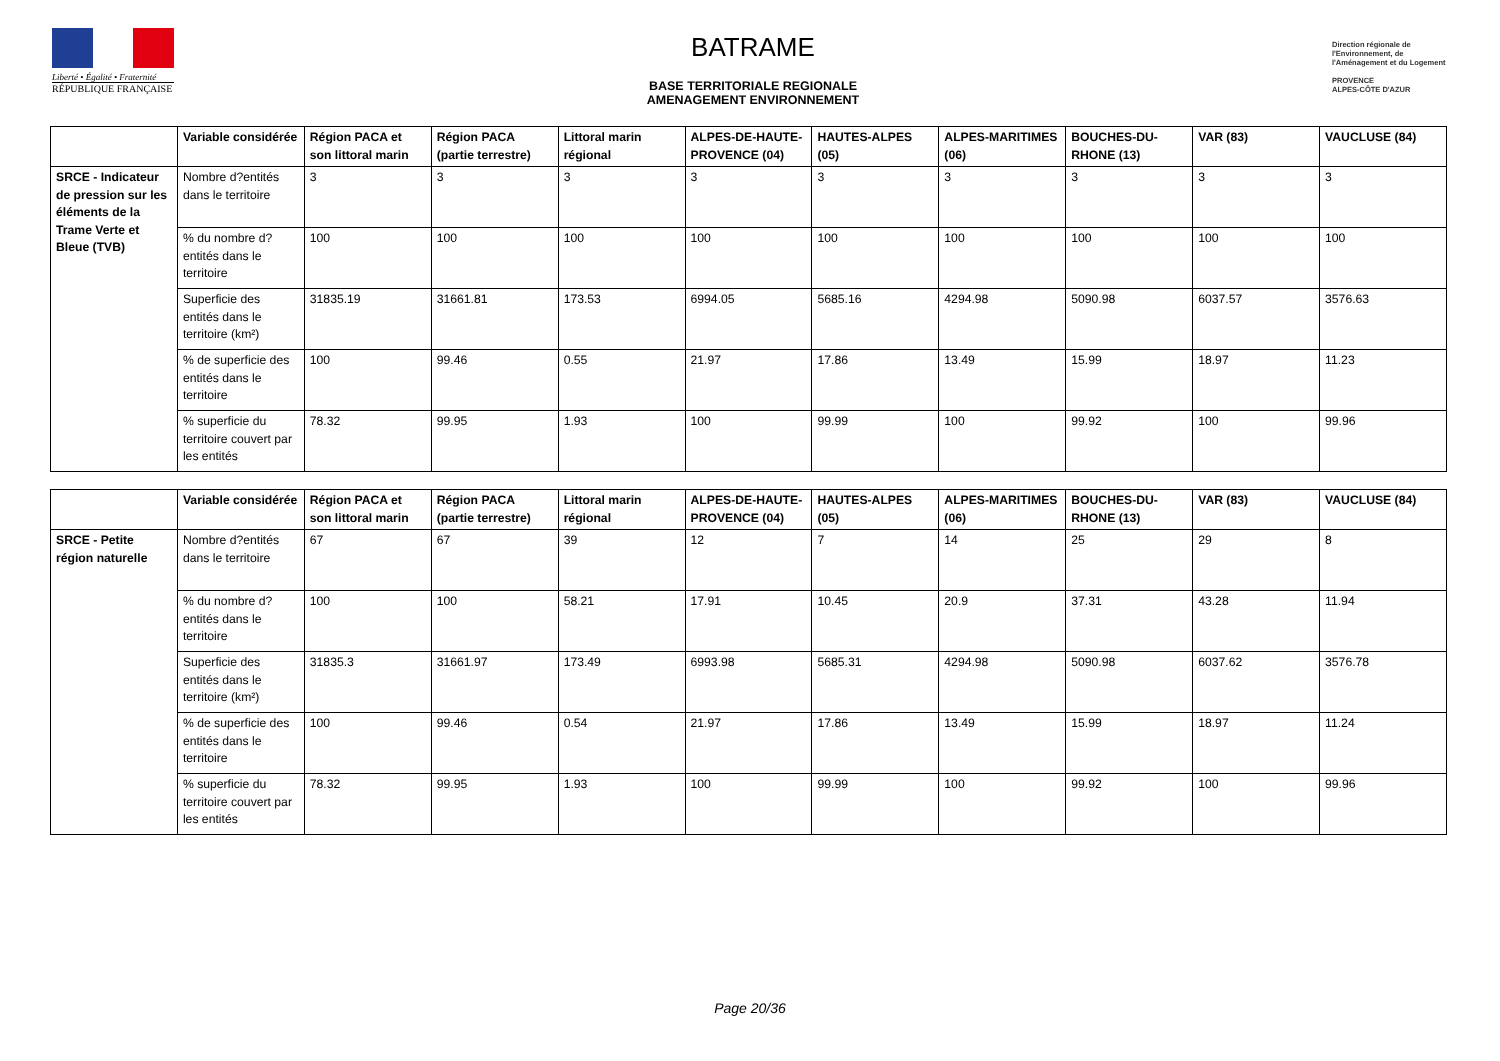Liberté • Égalité • Fraternité
RÉPUBLIQUE FRANÇAISE
BATRAME
BASE TERRITORIALE REGIONALE
AMENAGEMENT ENVIRONNEMENT
Direction régionale de l'Environnement, de l'Aménagement et du Logement
PROVENCE
ALPES-CÔTE D'AZUR
| | Variable considérée | Région PACA et son littoral marin | Région PACA (partie terrestre) | Littoral marin régional | ALPES-DE-HAUTE-PROVENCE (04) | HAUTES-ALPES (05) | ALPES-MARITIMES (06) | BOUCHES-DU-RHONE (13) | VAR (83) | VAUCLUSE (84) |
| --- | --- | --- | --- | --- | --- | --- | --- | --- | --- | --- |
| SRCE - Indicateur de pression sur les éléments de la Trame Verte et Bleue (TVB) | Nombre d?entités dans le territoire | 3 | 3 | 3 | 3 | 3 | 3 | 3 | 3 | 3 |
| | % du nombre d?entités dans le territoire | 100 | 100 | 100 | 100 | 100 | 100 | 100 | 100 | 100 |
| | Superficie des entités dans le territoire (km²) | 31835.19 | 31661.81 | 173.53 | 6994.05 | 5685.16 | 4294.98 | 5090.98 | 6037.57 | 3576.63 |
| | % de superficie des entités dans le territoire | 100 | 99.46 | 0.55 | 21.97 | 17.86 | 13.49 | 15.99 | 18.97 | 11.23 |
| | % superficie du territoire couvert par les entités | 78.32 | 99.95 | 1.93 | 100 | 99.99 | 100 | 99.92 | 100 | 99.96 |
| | Variable considérée | Région PACA et son littoral marin | Région PACA (partie terrestre) | Littoral marin régional | ALPES-DE-HAUTE-PROVENCE (04) | HAUTES-ALPES (05) | ALPES-MARITIMES (06) | BOUCHES-DU-RHONE (13) | VAR (83) | VAUCLUSE (84) |
| --- | --- | --- | --- | --- | --- | --- | --- | --- | --- | --- |
| SRCE - Petite région naturelle | Nombre d?entités dans le territoire | 67 | 67 | 39 | 12 | 7 | 14 | 25 | 29 | 8 |
| | % du nombre d?entités dans le territoire | 100 | 100 | 58.21 | 17.91 | 10.45 | 20.9 | 37.31 | 43.28 | 11.94 |
| | Superficie des entités dans le territoire (km²) | 31835.3 | 31661.97 | 173.49 | 6993.98 | 5685.31 | 4294.98 | 5090.98 | 6037.62 | 3576.78 |
| | % de superficie des entités dans le territoire | 100 | 99.46 | 0.54 | 21.97 | 17.86 | 13.49 | 15.99 | 18.97 | 11.24 |
| | % superficie du territoire couvert par les entités | 78.32 | 99.95 | 1.93 | 100 | 99.99 | 100 | 99.92 | 100 | 99.96 |
Page 20/36